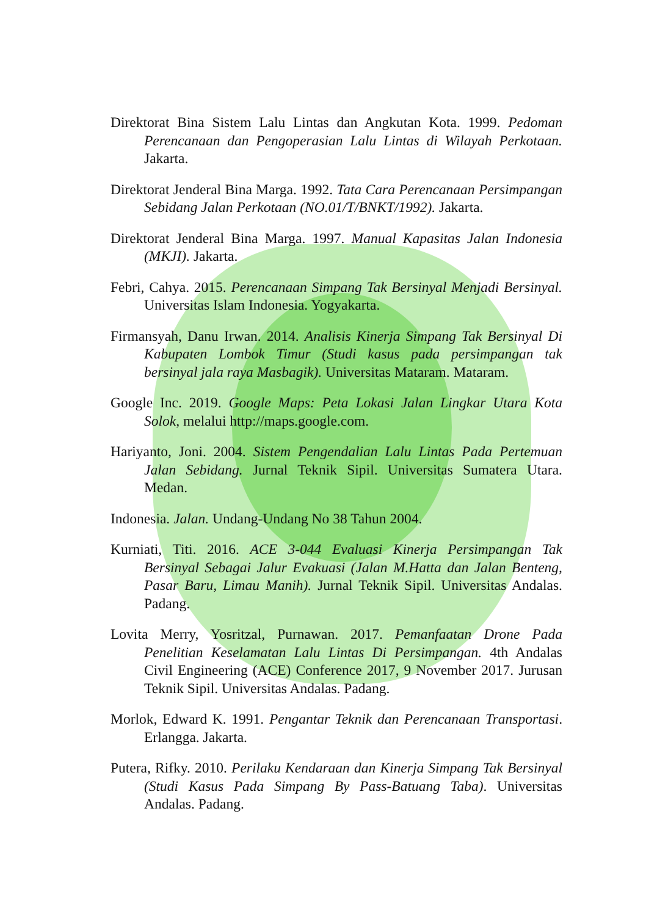Direktorat Bina Sistem Lalu Lintas dan Angkutan Kota. 1999. Pedoman Perencanaan dan Pengoperasian Lalu Lintas di Wilayah Perkotaan. Jakarta.
Direktorat Jenderal Bina Marga. 1992. Tata Cara Perencanaan Persimpangan Sebidang Jalan Perkotaan (NO.01/T/BNKT/1992). Jakarta.
Direktorat Jenderal Bina Marga. 1997. Manual Kapasitas Jalan Indonesia (MKJI). Jakarta.
Febri, Cahya. 2015. Perencanaan Simpang Tak Bersinyal Menjadi Bersinyal. Universitas Islam Indonesia. Yogyakarta.
Firmansyah, Danu Irwan. 2014. Analisis Kinerja Simpang Tak Bersinyal Di Kabupaten Lombok Timur (Studi kasus pada persimpangan tak bersinyal jala raya Masbagik). Universitas Mataram. Mataram.
Google Inc. 2019. Google Maps: Peta Lokasi Jalan Lingkar Utara Kota Solok, melalui http://maps.google.com.
Hariyanto, Joni. 2004. Sistem Pengendalian Lalu Lintas Pada Pertemuan Jalan Sebidang. Jurnal Teknik Sipil. Universitas Sumatera Utara. Medan.
Indonesia. Jalan. Undang-Undang No 38 Tahun 2004.
Kurniati, Titi. 2016. ACE 3-044 Evaluasi Kinerja Persimpangan Tak Bersinyal Sebagai Jalur Evakuasi (Jalan M.Hatta dan Jalan Benteng, Pasar Baru, Limau Manih). Jurnal Teknik Sipil. Universitas Andalas. Padang.
Lovita Merry, Yosritzal, Purnawan. 2017. Pemanfaatan Drone Pada Penelitian Keselamatan Lalu Lintas Di Persimpangan. 4th Andalas Civil Engineering (ACE) Conference 2017, 9 November 2017. Jurusan Teknik Sipil. Universitas Andalas. Padang.
Morlok, Edward K. 1991. Pengantar Teknik dan Perencanaan Transportasi. Erlangga. Jakarta.
Putera, Rifky. 2010. Perilaku Kendaraan dan Kinerja Simpang Tak Bersinyal (Studi Kasus Pada Simpang By Pass-Batuang Taba). Universitas Andalas. Padang.